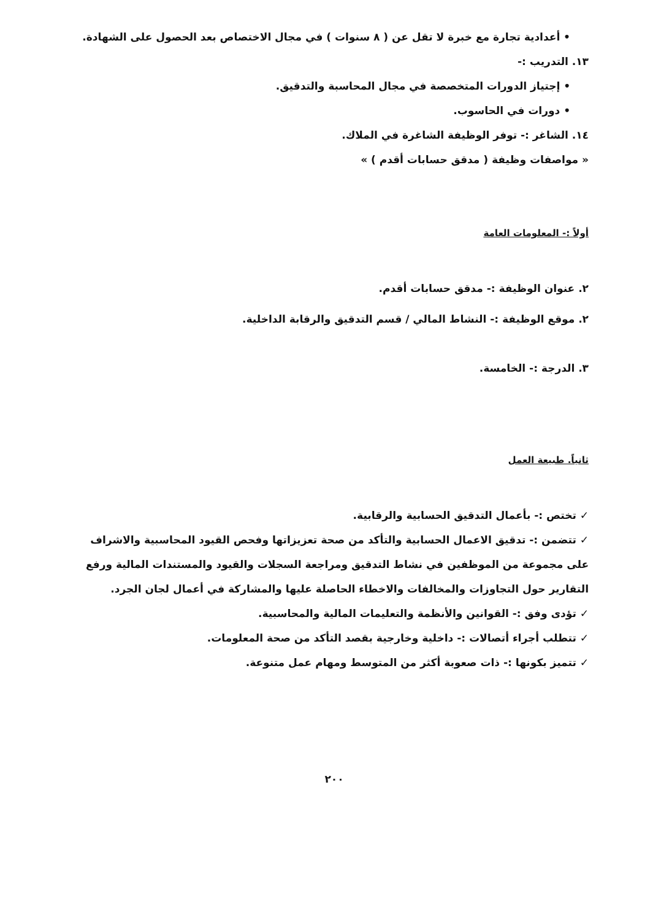• أعدادية تجارة مع خبرة لا تقل عن ( ٨ سنوات ) في مجال الاختصاص بعد الحصول على الشهادة.
١٣. التدريب :-
• إجتياز الدورات المتخصصة في مجال المحاسبة والتدقيق.
• دورات في الحاسوب.
١٤. الشاغر :- توفر الوظيفة الشاغرة في الملاك.
« مواصفات وظيفة ( مدقق حسابات أقدم ) »
أولاً :- المعلومات العامة
٢. عنوان الوظيفة :- مدقق حسابات أقدم.
٢. موقع الوظيفة :- النشاط المالي / قسم التدقيق والرقابة الداخلية.
٣. الدرجة :- الخامسة.
ثانياً. طبيعة العمل
✓ تختص :- بأعمال التدقيق الحسابية والرقابية.
✓ تتضمن :- تدقيق الاعمال الحسابية والتأكد من صحة تعزيزاتها وفحص القيود المحاسبية والاشراف على مجموعة من الموظفين في نشاط التدقيق ومراجعة السجلات والقيود والمستندات المالية ورفع التقارير حول التجاوزات والمخالفات والاخطاء الحاصلة عليها والمشاركة في أعمال لجان الجرد.
✓ تؤدى وفق :- القوانين والأنظمة والتعليمات المالية والمحاسبية.
✓ تتطلب أجراء أتصالات :- داخلية وخارجية بقصد التأكد من صحة المعلومات.
✓ تتميز بكونها :- ذات صعوبة أكثر من المتوسط ومهام عمل متنوعة.
٢٠٠